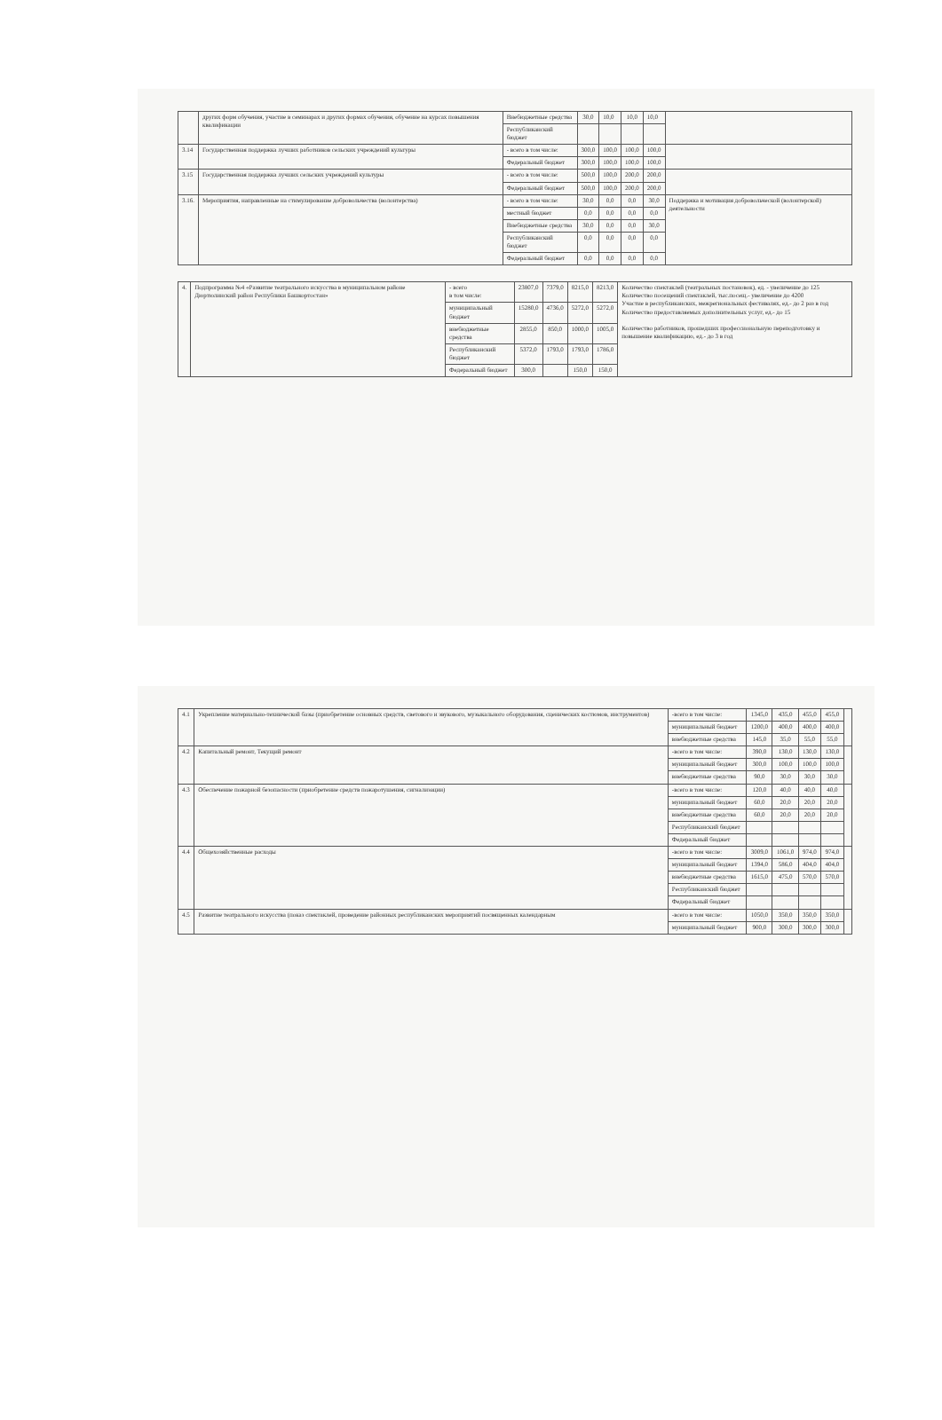| | других форм обучения, участие в семинарах и других формах обучения, обучение на курсах повышения квалификации | Внебюджетные средства | 30,0 | 10,0 | 10,0 | 10,0 | |
| | | Республиканский бюджет | | | | | |
| 3.14 | Государственная поддержка лучших работников сельских учреждений культуры | - всего в том числе: | 300,0 | 100,0 | 100,0 | 100,0 | |
| | | Федеральный бюджет | 300,0 | 100,0 | 100,0 | 100,0 | |
| 3.15 | Государственная поддержка лучших сельских учреждений культуры | - всего в том числе: | 500,0 | 100,0 | 200,0 | 200,0 | |
| | | Федеральный бюджет | 500,0 | 100,0 | 200,0 | 200,0 | |
| 3.16. | Мероприятия, направленные на стимулирование добровольчества (волонтерства) | - всего в том числе: | 30,0 | 0,0 | 0,0 | 30,0 | Поддержка и мотивация добровольческой (волонтерской) деятельности |
| | | местный бюджет | 0,0 | 0,0 | 0,0 | 0,0 | |
| | | Внебюджетные средства | 30,0 | 0,0 | 0,0 | 30,0 | |
| | | Республиканский бюджет | 0,0 | 0,0 | 0,0 | 0,0 | |
| | | Федеральный бюджет | 0,0 | 0,0 | 0,0 | 0,0 | |
| 4. | Подпрограмма №4 «Развитие театрального искусства в муниципальном районе Дюртюлинский район Республики Башкортостан» | - всего в том числе: | 23807,0 | 7379,0 | 8215,0 | 8213,0 | Количество спектаклей (театральных постановок), ед. - увеличение до 125 Количество посещений спектаклей, тыс.посещ.- увеличение до 4200 Участие в республиканских, межрегиональных фестивалях, ед.- до 2 раз в год Количество предоставляемых дополнительных услуг, ед.- до 15 Количество работников, прошедших профессиональную переподготовку и повышение квалификацию, ед.- до 3 в год |
| | | муниципальный бюджет | 15280,0 | 4736,0 | 5272,0 | 5272,0 | |
| | | внебюджетные средства | 2855,0 | 850,0 | 1000,0 | 1005,0 | |
| | | Республиканский бюджет | 5372,0 | 1793,0 | 1793,0 | 1786,0 | |
| | | Федеральный бюджет | 300,0 | | 150,0 | 150,0 | |
| 4.1 | Укрепление материально-технической базы (приобретение основных средств, светового и звукового, музыкального оборудования, сценических костюмов, инструментов) | -всего в том числе: | 1345,0 | 435,0 | 455,0 | 455,0 | |
| | | муниципальный бюджет | 1200,0 | 400,0 | 400,0 | 400,0 | |
| | | внебюджетные средства | 145,0 | 35,0 | 55,0 | 55,0 | |
| 4.2 | Капитальный ремонт, Текущий ремонт | -всего в том числе: | 390,0 | 130,0 | 130,0 | 130,0 | |
| | | муниципальный бюджет | 300,0 | 100,0 | 100,0 | 100,0 | |
| | | внебюджетные средства | 90,0 | 30,0 | 30,0 | 30,0 | |
| 4.3 | Обеспечение пожарной безопасности (приобретение средств пожаротушения, сигнализации) | -всего в том числе: | 120,0 | 40,0 | 40,0 | 40,0 | |
| | | муниципальный бюджет | 60,0 | 20,0 | 20,0 | 20,0 | |
| | | внебюджетные средства | 60,0 | 20,0 | 20,0 | 20,0 | |
| | | Республиканский бюджет | | | | | |
| | | Федеральный бюджет | | | | | |
| 4.4 | Общехозяйственные расходы | -всего в том числе: | 3009,0 | 1061,0 | 974,0 | 974,0 | |
| | | муниципальный бюджет | 1394,0 | 586,0 | 404,0 | 404,0 | |
| | | внебюджетные средства | 1615,0 | 475,0 | 570,0 | 570,0 | |
| | | Республиканский бюджет | | | | | |
| | | Федеральный бюджет | | | | | |
| 4.5 | Развитие театрального искусства (показ спектаклей, проведение районных республиканских мероприятий посвященных календарным | -всего в том числе: | 1050,0 | 350,0 | 350,0 | 350,0 | |
| | | муниципальный бюджет | 900,0 | 300,0 | 300,0 | 300,0 | |